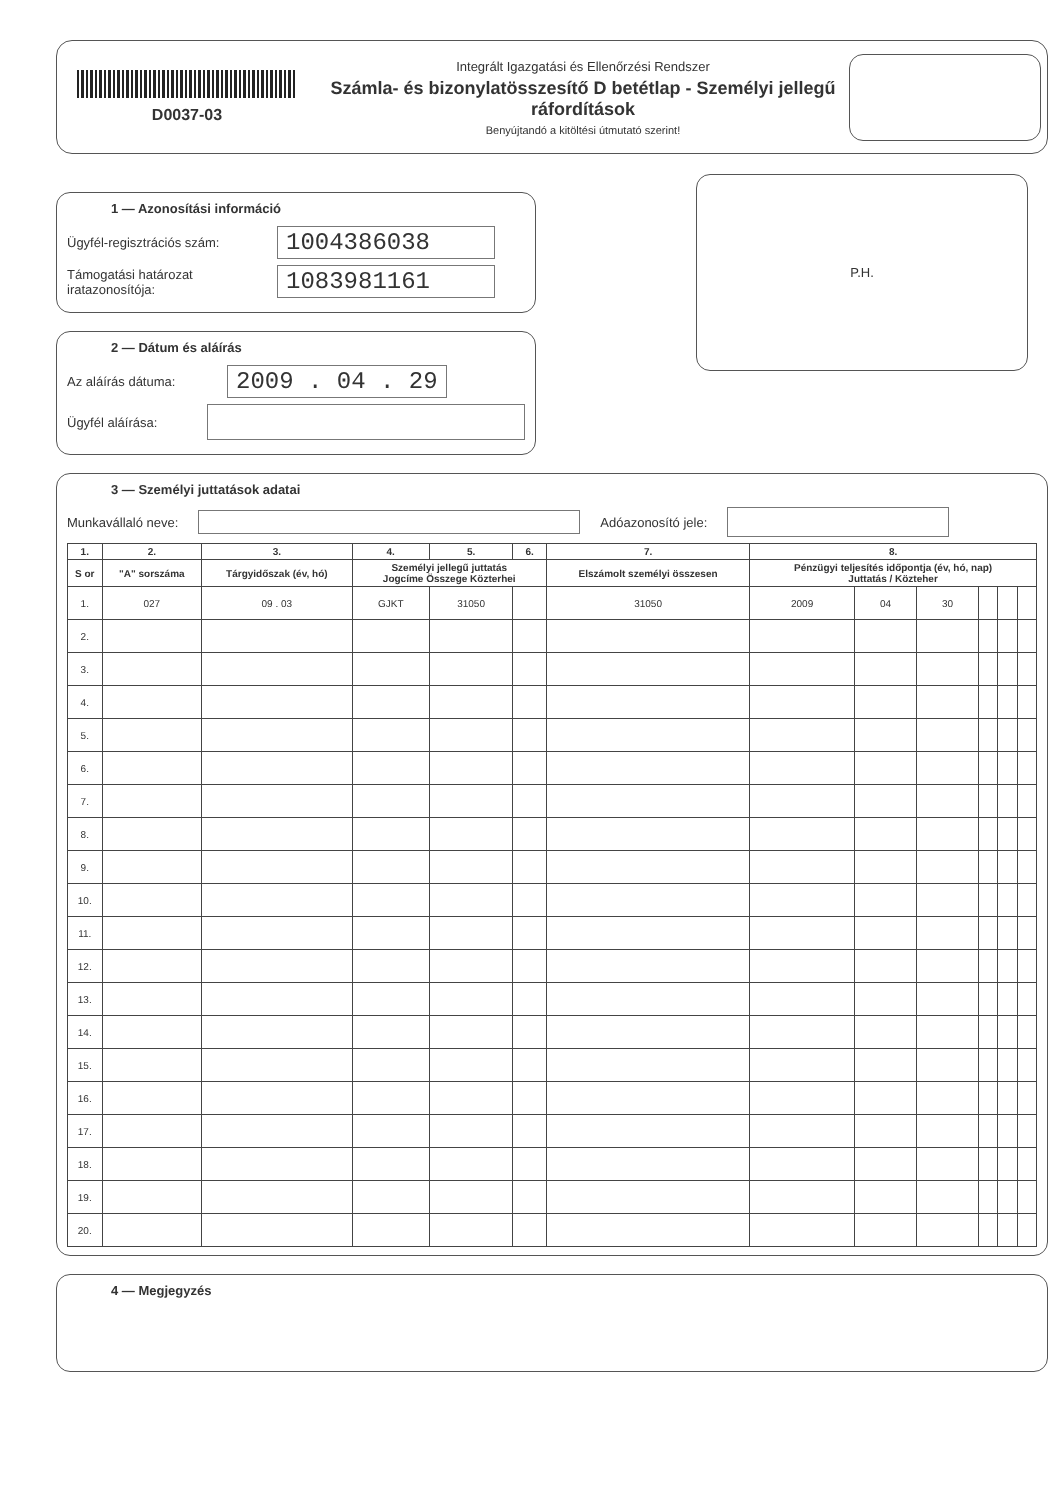D0037-03
Integrált Igazgatási és Ellenőrzési Rendszer
Számla- és bizonylatösszesítő D betétlap - Személyi jellegű ráfordítások
Benyújtandó a kitöltési útmutató szerint!
1 — Azonosítási információ
Ügyfél-regisztrációs szám: 1004386038
Támogatási határozat iratazonosítója: 1083981161
2 — Dátum és aláírás
Az aláírás dátuma: 2009 . 04 . 29
Ügyfél aláírása:
P.H.
3 — Személyi juttatások adatai
Munkavállaló neve: Adóazonosító jele:
| 1. | 2. | 3. | 4. | 5. | 6. | 7. | 8. | | | | | |
| --- | --- | --- | --- | --- | --- | --- | --- | --- | --- | --- | --- | --- |
| S or | "A" sorszáma | Tárgyidőszak (év, hó) | Személyi jellegű juttatás Jogcíme Összege Közterhei | | | Elszámolt személyi összesen | Pénzügyi teljesítés időpontja (év, hó, nap) Juttatás / Közteher | | | | | |
| 1. | 027 | 09 . 03 | GJKT | 31050 | | 31050 | 2009 | 04 | 30 | | | |
| 2. | | | | | | | | | | | | |
| 3. | | | | | | | | | | | | |
| 4. | | | | | | | | | | | | |
| 5. | | | | | | | | | | | | |
| 6. | | | | | | | | | | | | |
| 7. | | | | | | | | | | | | |
| 8. | | | | | | | | | | | | |
| 9. | | | | | | | | | | | | |
| 10. | | | | | | | | | | | | |
| 11. | | | | | | | | | | | | |
| 12. | | | | | | | | | | | | |
| 13. | | | | | | | | | | | | |
| 14. | | | | | | | | | | | | |
| 15. | | | | | | | | | | | | |
| 16. | | | | | | | | | | | | |
| 17. | | | | | | | | | | | | |
| 18. | | | | | | | | | | | | |
| 19. | | | | | | | | | | | | |
| 20. | | | | | | | | | | | | |
4 — Megjegyzés